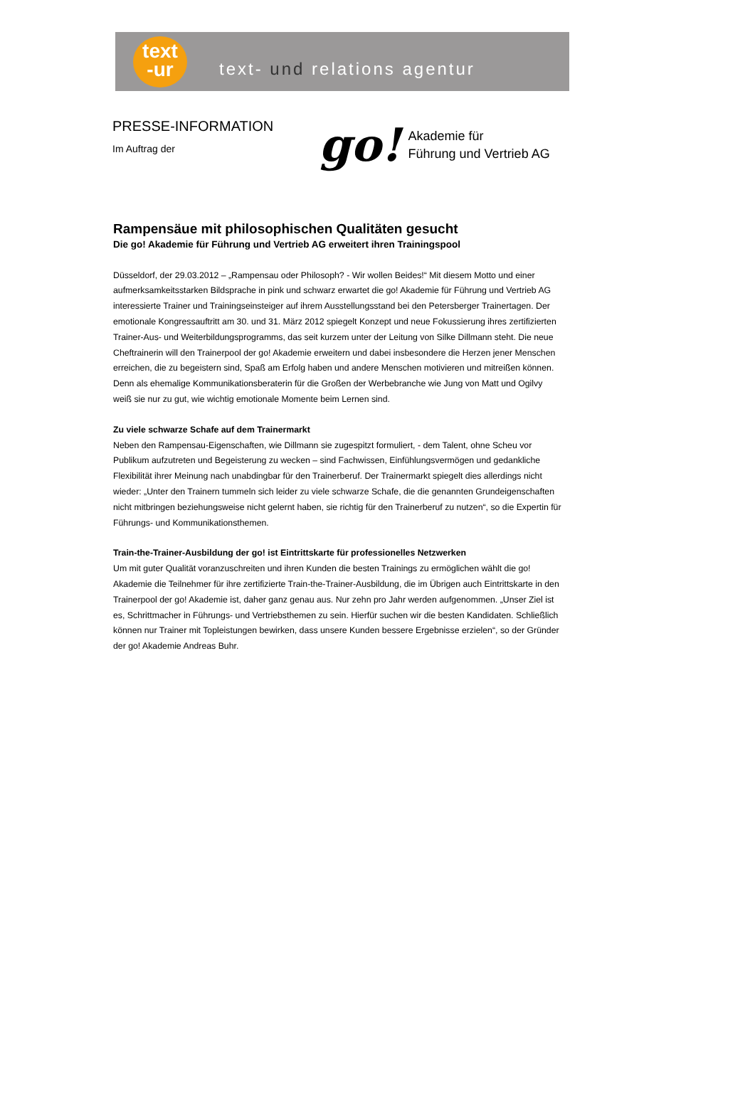text
-ur
text- und relations agentur
PRESSE-INFORMATION
Im Auftrag der
go!
Akademie für
Führung und Vertrieb AG
Rampensäue mit philosophischen Qualitäten gesucht
Die go! Akademie für Führung und Vertrieb AG erweitert ihren Trainingspool
Düsseldorf, der 29.03.2012 – „Rampensau oder Philosoph? - Wir wollen Beides!“ Mit diesem Motto und einer aufmerksamkeitsstarken Bildsprache in pink und schwarz erwartet die go! Akademie für Führung und Vertrieb AG interessierte Trainer und Trainingseinsteiger auf ihrem Ausstellungsstand bei den Petersberger Trainertagen. Der emotionale Kongressauftritt am 30. und 31. März 2012 spiegelt Konzept und neue Fokussierung ihres zertifizierten Trainer-Aus- und Weiterbildungsprogramms, das seit kurzem unter der Leitung von Silke Dillmann steht. Die neue Cheftrainerin will den Trainerpool der go! Akademie erweitern und dabei insbesondere die Herzen jener Menschen erreichen, die zu begeistern sind, Spaß am Erfolg haben und andere Menschen motivieren und mitreißen können. Denn als ehemalige Kommunikationsberaterin für die Großen der Werbebranche wie Jung von Matt und Ogilvy weiß sie nur zu gut, wie wichtig emotionale Momente beim Lernen sind.
Zu viele schwarze Schafe auf dem Trainermarkt
Neben den Rampensau-Eigenschaften, wie Dillmann sie zugespitzt formuliert, - dem Talent, ohne Scheu vor Publikum aufzutreten und Begeisterung zu wecken – sind Fachwissen, Einfühlungsvermögen und gedankliche Flexibilität ihrer Meinung nach unabdingbar für den Trainerberuf. Der Trainermarkt spiegelt dies allerdings nicht wieder: „Unter den Trainern tummeln sich leider zu viele schwarze Schafe, die die genannten Grundeigenschaften nicht mitbringen beziehungsweise nicht gelernt haben, sie richtig für den Trainerberuf zu nutzen“, so die Expertin für Führungs- und Kommunikationsthemen.
Train-the-Trainer-Ausbildung der go! ist Eintrittskarte für professionelles Netzwerken
Um mit guter Qualität voranzuschreiten und ihren Kunden die besten Trainings zu ermöglichen wählt die go! Akademie die Teilnehmer für ihre zertifizierte Train-the-Trainer-Ausbildung, die im Übrigen auch Eintrittskarte in den Trainerpool der go! Akademie ist, daher ganz genau aus. Nur zehn pro Jahr werden aufgenommen. „Unser Ziel ist es, Schrittmacher in Führungs- und Vertriebsthemen zu sein. Hierfür suchen wir die besten Kandidaten. Schließlich können nur Trainer mit Topleistungen bewirken, dass unsere Kunden bessere Ergebnisse erzielen“, so der Gründer der go! Akademie Andreas Buhr.